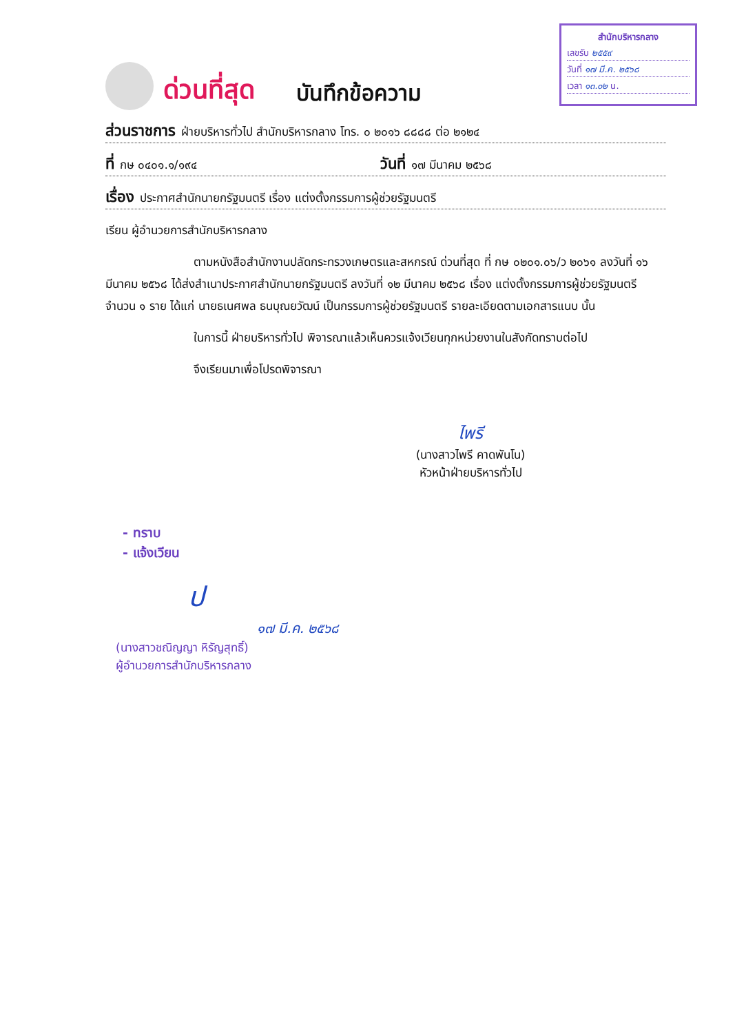สำนักบริหารกลาง
เลขรับ ๒๕๕๙
วันที่ ๑๗ มี.ค. ๒๕๖๘
เวลา ๑๓.๐๒ น.
ด่วนที่สุด บันทึกข้อความ
ส่วนราชการ ฝ่ายบริหารทั่วไป สำนักบริหารกลาง โทร. ๐ ๒๐๑๖ ๘๘๘๘ ต่อ ๒๑๒๔
ที่ กษ ๐๔๐๑.๑/๑๙๔ วันที่ ๑๗ มีนาคม ๒๕๖๘
เรื่อง ประกาศสำนักนายกรัฐมนตรี เรื่อง แต่งตั้งกรรมการผู้ช่วยรัฐมนตรี
เรียน ผู้อำนวยการสำนักบริหารกลาง
ตามหนังสือสำนักงานปลัดกระทรวงเกษตรและสหกรณ์ ด่วนที่สุด ที่ กษ ๐๒๐๑.๐๖/ว ๒๐๖๑ ลงวันที่ ๑๖ มีนาคม ๒๕๖๘ ได้ส่งสำเนาประกาศสำนักนายกรัฐมนตรี ลงวันที่ ๑๒ มีนาคม ๒๕๖๘ เรื่อง แต่งตั้งกรรมการผู้ช่วยรัฐมนตรี จำนวน ๑ ราย ได้แก่ นายธเนศพล ธนบุณยวัฒน์ เป็นกรรมการผู้ช่วยรัฐมนตรี รายละเอียดตามเอกสารแนบ นั้น
ในการนี้ ฝ่ายบริหารทั่วไป พิจารณาแล้วเห็นควรแจ้งเวียนทุกหน่วยงานในสังกัดทราบต่อไป
จึงเรียนมาเพื่อโปรดพิจารณา
ไพรี
(นางสาวไพรี คาดพันโน)
หัวหน้าฝ่ายบริหารทั่วไป
- ทราบ
- แจ้งเวียน
ป
๑๗ มี.ค. ๒๕๖๘
(นางสาวชณิญญา หิรัญสุทธิ์)
ผู้อำนวยการสำนักบริหารกลาง